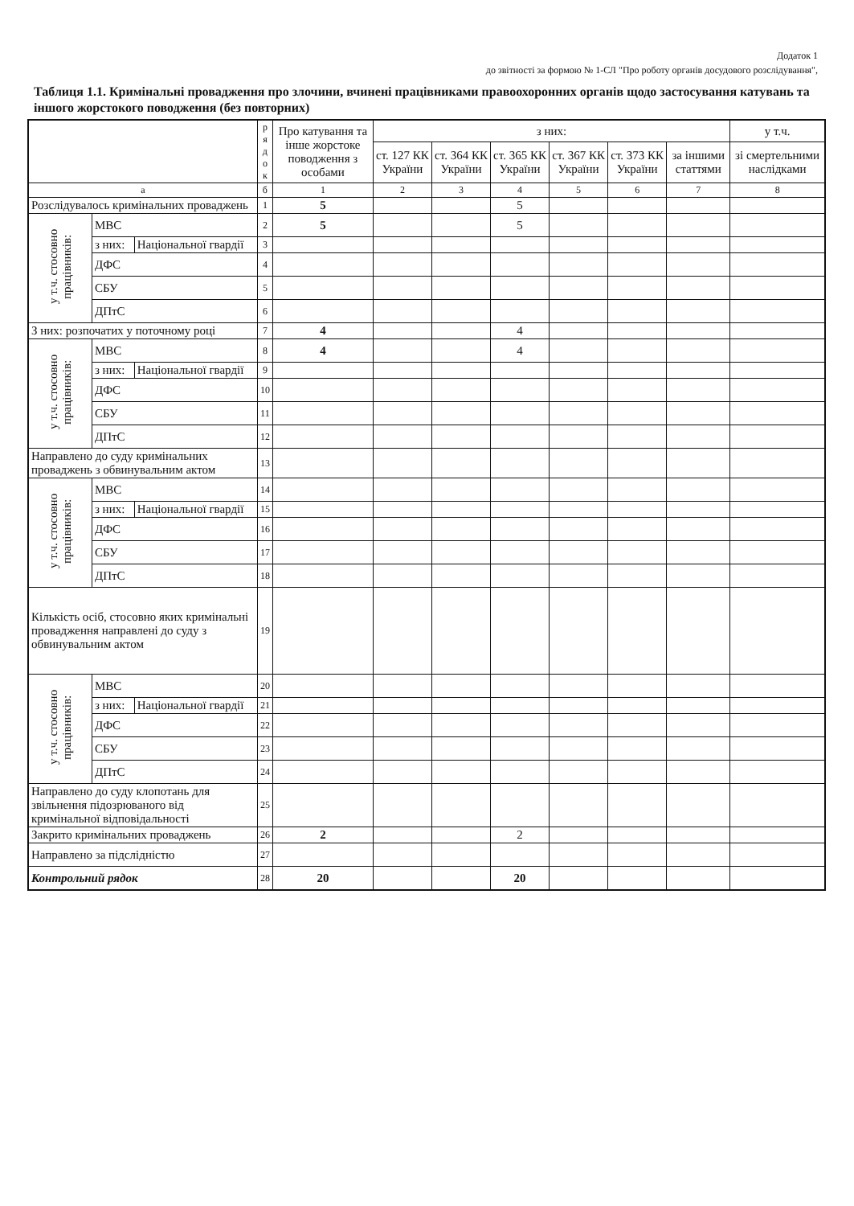Додаток 1
до звітності за формою № 1-СЛ "Про роботу органів досудового розслідування",
Таблиця 1.1. Кримінальні провадження про злочини, вчинені працівниками правоохоронних органів щодо застосування катувань та іншого жорстокого поводження (без повторних)
| | | | р я д о к | Про катування та інше жорстоке поводження з особами | з них: | | | | | | у т.ч. |
| --- | --- | --- | --- | --- | --- | --- | --- | --- | --- | --- | --- |
| | | | | | ст. 127 КК України | ст. 364 КК України | ст. 365 КК України | ст. 367 КК України | ст. 373 КК України | за іншими статтями | зі смертельними наслідками |
| а | | | б | 1 | 2 | 3 | 4 | 5 | 6 | 7 | 8 |
| Розслідувалось кримінальних проваджень | | | 1 | 5 | | | 5 | | | | |
| у т.ч. стосовно працівників: | МВС | | 2 | 5 | | | 5 | | | | |
| | з них: | Національної гвардії | 3 | | | | | | | | |
| | ДФС | | 4 | | | | | | | | |
| | СБУ | | 5 | | | | | | | | |
| | ДПтС | | 6 | | | | | | | | |
| З них: розпочатих у поточному році | | | 7 | 4 | | | 4 | | | | |
| у т.ч. стосовно працівників: | МВС | | 8 | 4 | | | 4 | | | | |
| | з них: | Національної гвардії | 9 | | | | | | | | |
| | ДФС | | 10 | | | | | | | | |
| | СБУ | | 11 | | | | | | | | |
| | ДПтС | | 12 | | | | | | | | |
| Направлено до суду кримінальних проваджень з обвинувальним актом | | | 13 | | | | | | | | |
| у т.ч. стосовно працівників: | МВС | | 14 | | | | | | | | |
| | з них: | Національної гвардії | 15 | | | | | | | | |
| | ДФС | | 16 | | | | | | | | |
| | СБУ | | 17 | | | | | | | | |
| | ДПтС | | 18 | | | | | | | | |
| Кількість осіб, стосовно яких кримінальні провадження направлені до суду з обвинувальним актом | | | 19 | | | | | | | | |
| у т.ч. стосовно працівників: | МВС | | 20 | | | | | | | | |
| | з них: | Національної гвардії | 21 | | | | | | | | |
| | ДФС | | 22 | | | | | | | | |
| | СБУ | | 23 | | | | | | | | |
| | ДПтС | | 24 | | | | | | | | |
| Направлено до суду клопотань для звільнення підозрюваного від кримінальної відповідальності | | | 25 | | | | | | | | |
| Закрито кримінальних проваджень | | | 26 | 2 | | | 2 | | | | |
| Направлено за підслідністю | | | 27 | | | | | | | | |
| Контрольний рядок | | | 28 | 20 | | | 20 | | | | |